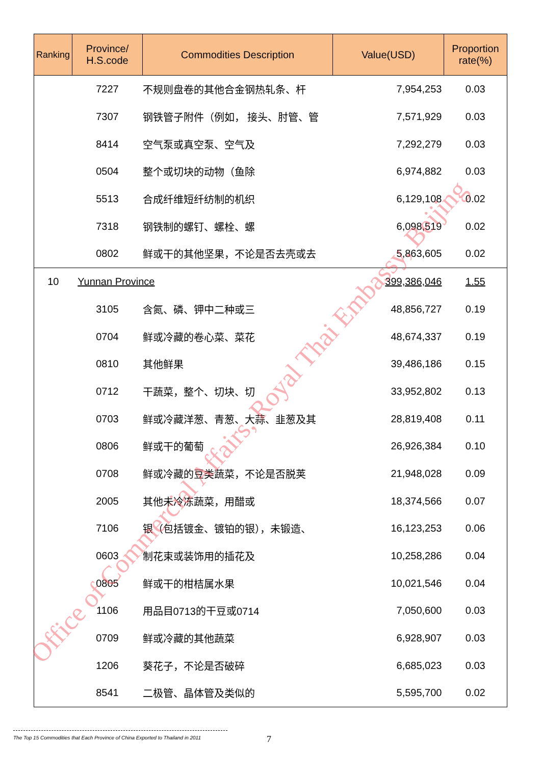| Ranking | Province/ H.S.code | Commodities Description | Value(USD) | Proportion rate(%) |
| --- | --- | --- | --- | --- |
| | 7227 | 不规则盘卷的其他合金钢热轧条、杆 | 7,954,253 | 0.03 |
| | 7307 | 钢铁管子附件（例如， 接头、肘管、管 | 7,571,929 | 0.03 |
| | 8414 | 空气泵或真空泵、空气及 | 7,292,279 | 0.03 |
| | 0504 | 整个或切块的动物（鱼除 | 6,974,882 | 0.03 |
| | 5513 | 合成纤维短纤纺制的机织 | 6,129,108 | 0.02 |
| | 7318 | 钢铁制的螺钉、螺栓、螺 | 6,098,519 | 0.02 |
| | 0802 | 鲜或干的其他坚果，不论是否去壳或去 | 5,863,605 | 0.02 |
| 10 | Yunnan Province | | 399,386,046 | 1.55 |
| | 3105 | 含氮、磷、钾中二种或三 | 48,856,727 | 0.19 |
| | 0704 | 鲜或冷藏的卷心菜、菜花 | 48,674,337 | 0.19 |
| | 0810 | 其他鲜果 | 39,486,186 | 0.15 |
| | 0712 | 干蔬菜，整个、切块、切 | 33,952,802 | 0.13 |
| | 0703 | 鲜或冷藏洋葱、青葱、大蒜、韭葱及其 | 28,819,408 | 0.11 |
| | 0806 | 鲜或干的葡萄 | 26,926,384 | 0.10 |
| | 0708 | 鲜或冷藏的豆类蔬菜，不论是否脱荚 | 21,948,028 | 0.09 |
| | 2005 | 其他未冷冻蔬菜，用醋或 | 18,374,566 | 0.07 |
| | 7106 | 银（包括镀金、镀铂的银），未锻造、 | 16,123,253 | 0.06 |
| | 0603 | 制花束或装饰用的插花及 | 10,258,286 | 0.04 |
| | 0805 | 鲜或干的柑桔属水果 | 10,021,546 | 0.04 |
| | 1106 | 用品目0713的干豆或0714 | 7,050,600 | 0.03 |
| | 0709 | 鲜或冷藏的其他蔬菜 | 6,928,907 | 0.03 |
| | 1206 | 葵花子，不论是否破碎 | 6,685,023 | 0.03 |
| | 8541 | 二极管、晶体管及类似的 | 5,595,700 | 0.02 |
Office of Commercial Affairs, Royal Thai Embassy, Beijing
The Top 15 Commodities that Each Province of China Exported to Thailand in 2011
7